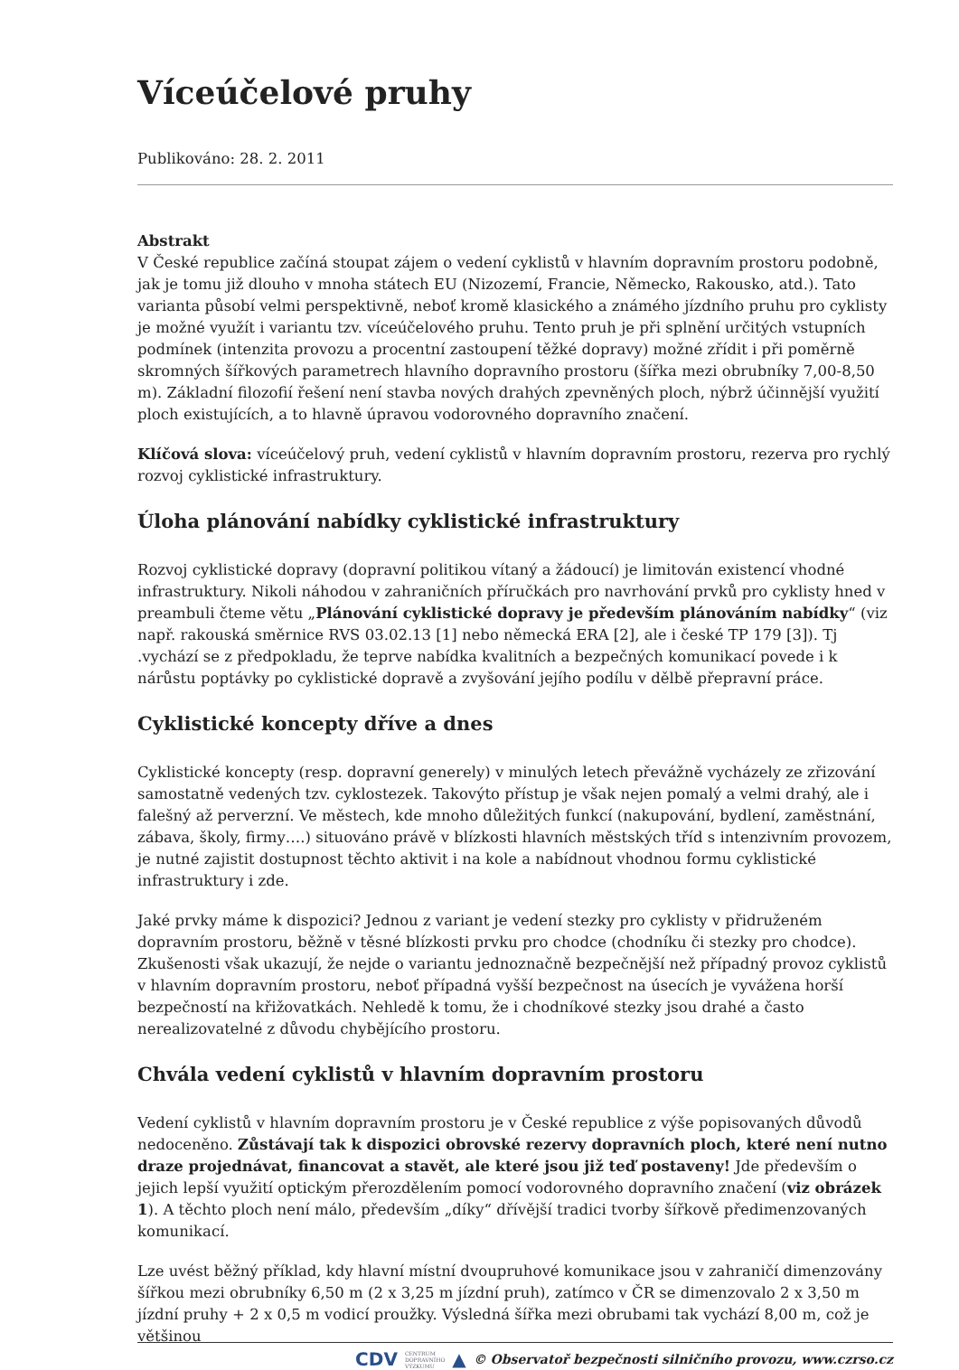Víceúčelové pruhy
Publikováno: 28. 2. 2011
Abstrakt
V České republice začíná stoupat zájem o vedení cyklistů v hlavním dopravním prostoru podobně, jak je tomu již dlouho v mnoha státech EU (Nizozemí, Francie, Německo, Rakousko, atd.). Tato varianta působí velmi perspektivně, neboť kromě klasického a známého jízdního pruhu pro cyklisty je možné využít i variantu tzv. víceúčelového pruhu. Tento pruh je při splnění určitých vstupních podmínek (intenzita provozu a procentní zastoupení těžké dopravy) možné zřídit i při poměrně skromných šířkových parametrech hlavního dopravního prostoru (šířka mezi obrubníky 7,00-8,50 m). Základní filozofií řešení není stavba nových drahých zpevněných ploch, nýbrž účinnější využití ploch existujících, a to hlavně úpravou vodorovného dopravního značení.
Klíčová slova: víceúčelový pruh, vedení cyklistů v hlavním dopravním prostoru, rezerva pro rychlý rozvoj cyklistické infrastruktury.
Úloha plánování nabídky cyklistické infrastruktury
Rozvoj cyklistické dopravy (dopravní politikou vítaný a žádoucí) je limitován existencí vhodné infrastruktury. Nikoli náhodou v zahraničních příručkách pro navrhování prvků pro cyklisty hned v preambuli čteme větu „Plánování cyklistické dopravy je především plánováním nabídky“ (viz např. rakouská směrnice RVS 03.02.13 [1] nebo německá ERA [2], ale i české TP 179 [3]). Tj .vychází se z předpokladu, že teprve nabídka kvalitních a bezpečných komunikací povede i k nárůstu poptávky po cyklistické dopravě a zvyšování jejího podílu v dělbě přepravní práce.
Cyklistické koncepty dříve a dnes
Cyklistické koncepty (resp. dopravní generely) v minulých letech převážně vycházely ze zřizování samostatně vedených tzv. cyklostezek. Takovýto přístup je však nejen pomalý a velmi drahý, ale i falešný až perverzní. Ve městech, kde mnoho důležitých funkcí (nakupování, bydlení, zaměstnání, zábava, školy, firmy….) situováno právě v blízkosti hlavních městských tříd s intenzivním provozem, je nutné zajistit dostupnost těchto aktivit i na kole a nabídnout vhodnou formu cyklistické infrastruktury i zde.
Jaké prvky máme k dispozici? Jednou z variant je vedení stezky pro cyklisty v přidruženém dopravním prostoru, běžně v těsné blízkosti prvku pro chodce (chodníku či stezky pro chodce). Zkušenosti však ukazují, že nejde o variantu jednoznačně bezpečnější než případný provoz cyklistů v hlavním dopravním prostoru, neboť případná vyšší bezpečnost na úsecích je vyvážena horší bezpečností na křižovatkách. Nehledě k tomu, že i chodníkové stezky jsou drahé a často nerealizovatelné z důvodu chybějícího prostoru.
Chvála vedení cyklistů v hlavním dopravním prostoru
Vedení cyklistů v hlavním dopravním prostoru je v České republice z výše popisovaných důvodů nedoceněno. Zůstávají tak k dispozici obrovské rezervy dopravních ploch, které není nutno draze projednávat, financovat a stavět, ale které jsou již teď postaveny! Jde především o jejich lepší využití optickým přerozdělením pomocí vodorovného dopravního značení (viz obrázek 1). A těchto ploch není málo, především „díky“ dřívější tradici tvorby šířkově předimenzovaných komunikací.
Lze uvést běžný příklad, kdy hlavní místní dvoupruhové komunikace jsou v zahraničí dimenzovány šířkou mezi obrubníky 6,50 m (2 x 3,25 m jízdní pruh), zatímco v ČR se dimenzovalo 2 x 3,50 m jízdní pruhy + 2 x 0,5 m vodicí proužky. Výsledná šířka mezi obrubami tak vychází 8,00 m, což je většinou
CDV CENTRUM
DOPRAVNÍHO
VÝZKUMU ▲ © Observatoř bezpečnosti silničního provozu, www.czrso.cz